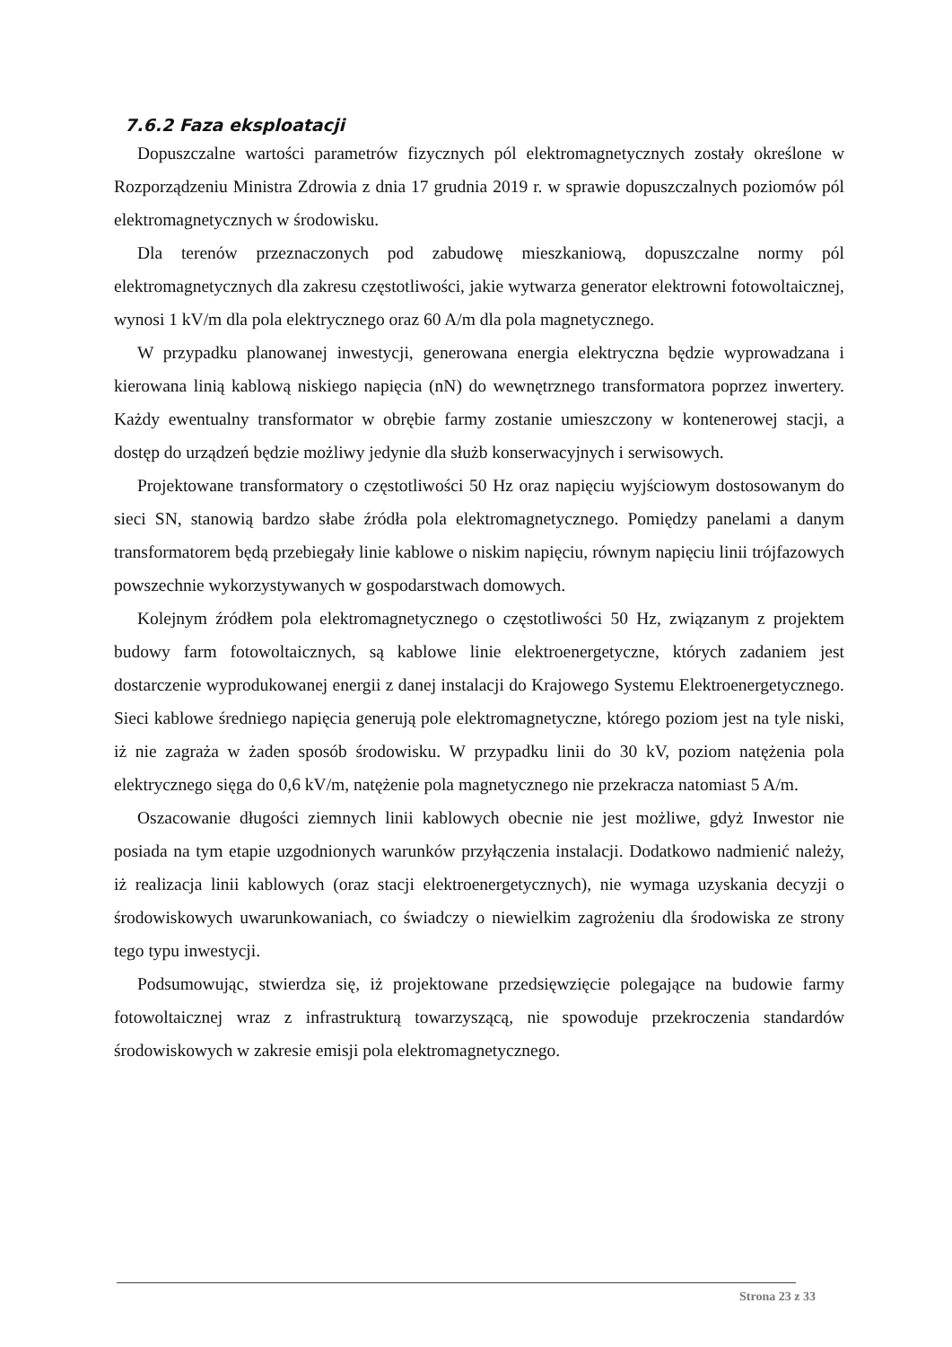7.6.2 Faza eksploatacji
Dopuszczalne wartości parametrów fizycznych pól elektromagnetycznych zostały określone w Rozporządzeniu Ministra Zdrowia z dnia 17 grudnia 2019 r. w sprawie dopuszczalnych poziomów pól elektromagnetycznych w środowisku.
Dla terenów przeznaczonych pod zabudowę mieszkaniową, dopuszczalne normy pól elektromagnetycznych dla zakresu częstotliwości, jakie wytwarza generator elektrowni fotowoltaicznej, wynosi 1 kV/m dla pola elektrycznego oraz 60 A/m dla pola magnetycznego.
W przypadku planowanej inwestycji, generowana energia elektryczna będzie wyprowadzana i kierowana linią kablową niskiego napięcia (nN) do wewnętrznego transformatora poprzez inwertery. Każdy ewentualny transformator w obrębie farmy zostanie umieszczony w kontenerowej stacji, a dostęp do urządzeń będzie możliwy jedynie dla służb konserwacyjnych i serwisowych.
Projektowane transformatory o częstotliwości 50 Hz oraz napięciu wyjściowym dostosowanym do sieci SN, stanowią bardzo słabe źródła pola elektromagnetycznego. Pomiędzy panelami a danym transformatorem będą przebiegały linie kablowe o niskim napięciu, równym napięciu linii trójfazowych powszechnie wykorzystywanych w gospodarstwach domowych.
Kolejnym źródłem pola elektromagnetycznego o częstotliwości 50 Hz, związanym z projektem budowy farm fotowoltaicznych, są kablowe linie elektroenergetyczne, których zadaniem jest dostarczenie wyprodukowanej energii z danej instalacji do Krajowego Systemu Elektroenergetycznego. Sieci kablowe średniego napięcia generują pole elektromagnetyczne, którego poziom jest na tyle niski, iż nie zagraża w żaden sposób środowisku. W przypadku linii do 30 kV, poziom natężenia pola elektrycznego sięga do 0,6 kV/m, natężenie pola magnetycznego nie przekracza natomiast 5 A/m.
Oszacowanie długości ziemnych linii kablowych obecnie nie jest możliwe, gdyż Inwestor nie posiada na tym etapie uzgodnionych warunków przyłączenia instalacji. Dodatkowo nadmienić należy, iż realizacja linii kablowych (oraz stacji elektroenergetycznych), nie wymaga uzyskania decyzji o środowiskowych uwarunkowaniach, co świadczy o niewielkim zagrożeniu dla środowiska ze strony tego typu inwestycji.
Podsumowując, stwierdza się, iż projektowane przedsięwzięcie polegające na budowie farmy fotowoltaicznej wraz z infrastrukturą towarzyszącą, nie spowoduje przekroczenia standardów środowiskowych w zakresie emisji pola elektromagnetycznego.
Strona 23 z 33